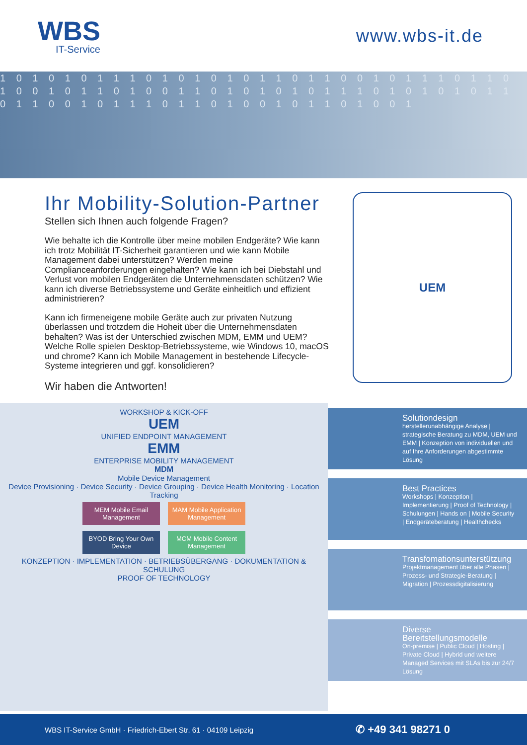WBS
IT-Service
www.wbs-it.de
1 0 1 0 1 0 1 1 1 0 1 0 1 0 1 0 1 1 0 1 1 0 0 1 0 1 1 1 0 1 1 0 1 0 0 1 0 1 1 0 1 0 0 1 1 0 1 0 1 0 1 0 1 1 1 0 1 0 1 0 1 0 1 1 0 1 1 0 0 1 0 1 1 1 0 1 1 0 1 0 0 1 0 1 1 0 1 0 0 1
Ihr Mobility-Solution-Partner
Stellen sich Ihnen auch folgende Fragen?
Wie behalte ich die Kontrolle über meine mobilen Endgeräte? Wie kann ich trotz Mobilität IT-Sicherheit garantieren und wie kann Mobile Management dabei unterstützen? Werden meine Complianceanforderungen eingehalten? Wie kann ich bei Diebstahl und Verlust von mobilen Endgeräten die Unternehmensdaten schützen? Wie kann ich diverse Betriebssysteme und Geräte einheitlich und effizient administrieren?
Kann ich firmeneigene mobile Geräte auch zur privaten Nutzung überlassen und trotzdem die Hoheit über die Unternehmensdaten behalten? Was ist der Unterschied zwischen MDM, EMM und UEM? Welche Rolle spielen Desktop-Betriebssysteme, wie Windows 10, macOS und chrome? Kann ich Mobile Management in bestehende Lifecycle-Systeme integrieren und ggf. konsolidieren?
Wir haben die Antworten!
UEM
WORKSHOP & KICK-OFF
UEM
UNIFIED ENDPOINT MANAGEMENT
EMM
ENTERPRISE MOBILITY MANAGEMENT
MDM
Mobile Device Management
Device Provisioning · Device Security · Device Grouping · Device Health Monitoring · Location Tracking
MEM Mobile Email Management MAM Mobile Application Management
BYOD Bring Your Own Device MCM Mobile Content Management
KONZEPTION · IMPLEMENTATION · BETRIEBSÜBERGANG · DOKUMENTATION & SCHULUNG
PROOF OF TECHNOLOGY
Solutiondesign
herstellerunabhängige Analyse | strategische Beratung zu MDM, UEM und EMM | Konzeption von individuellen und auf Ihre Anforderungen abgestimmte Lösung
Best Practices
Workshops | Konzeption | Implementierung | Proof of Technology | Schulungen | Hands on | Mobile Security | Endgeräteberatung | Healthchecks
Transfomationsunterstützung
Projektmanagement über alle Phasen | Prozess- und Strategie-Beratung | Migration | Prozessdigitalisierung
Diverse Bereitstellungsmodelle
On-premise | Public Cloud | Hosting | Private Cloud | Hybrid und weitere Managed Services mit SLAs bis zur 24/7 Lösung
WBS IT-Service GmbH · Friedrich-Ebert Str. 61 · 04109 Leipzig ✆ +49 341 98271 0